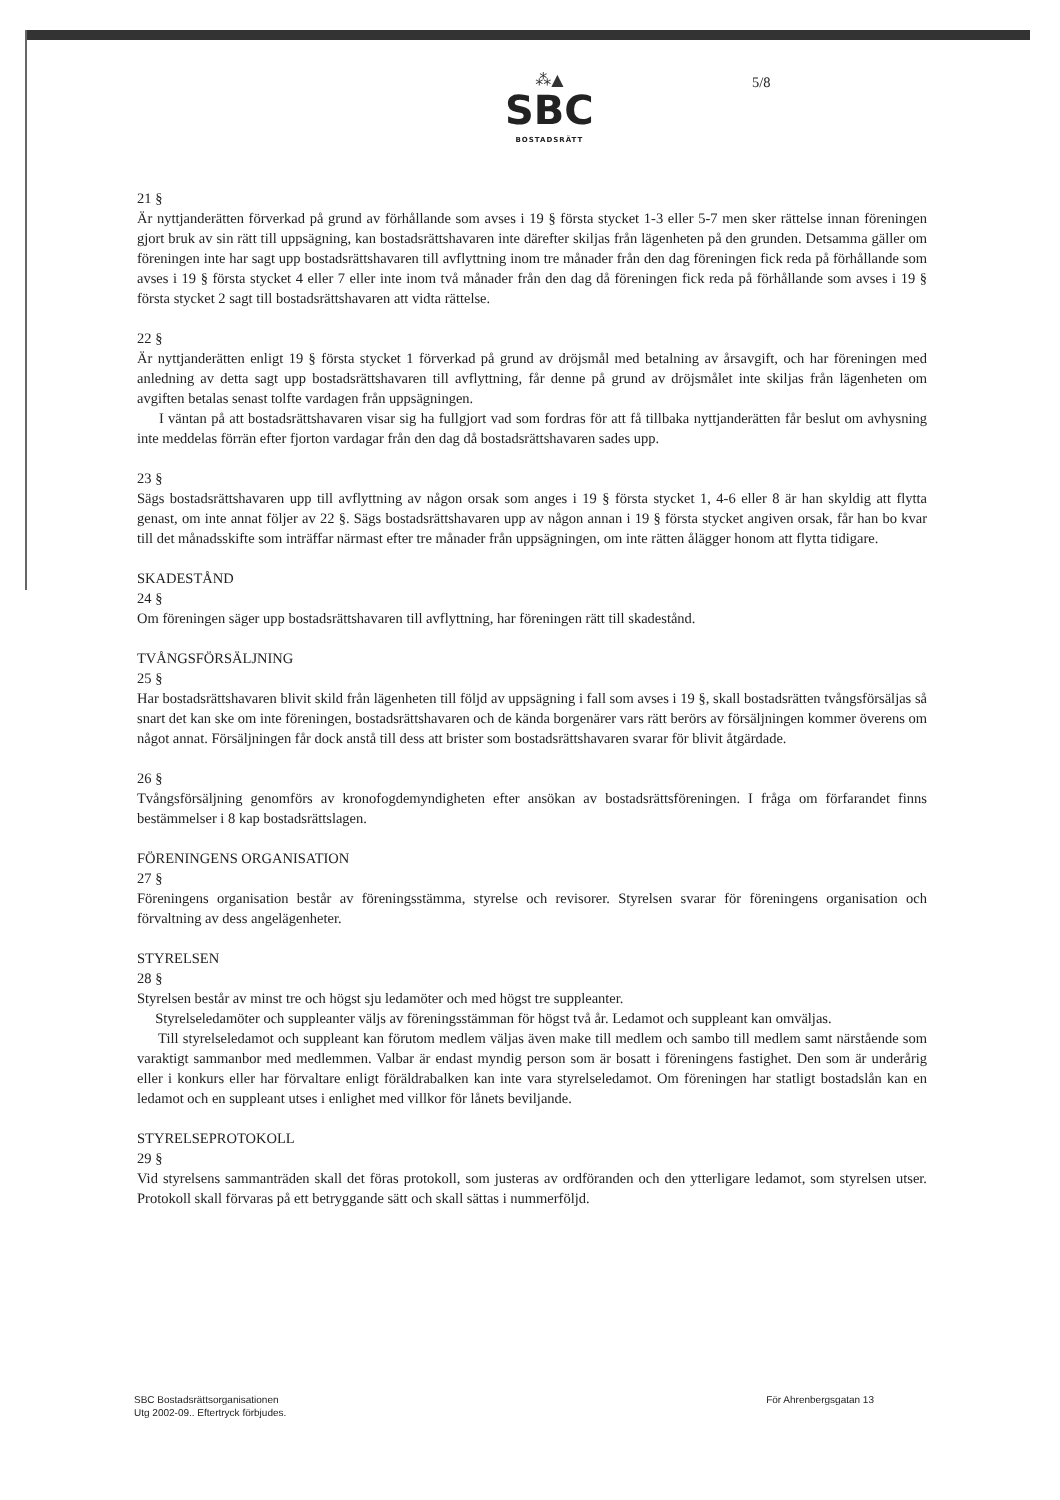⁂▲
SBC
BOSTADSRÄTT
5/8
21 §
Är nyttjanderätten förverkad på grund av förhållande som avses i 19 § första stycket 1-3 eller 5-7 men sker rättelse innan föreningen gjort bruk av sin rätt till uppsägning, kan bostadsrättshavaren inte därefter skiljas från lägenheten på den grunden. Detsamma gäller om föreningen inte har sagt upp bostadsrättshavaren till avflyttning inom tre månader från den dag föreningen fick reda på förhållande som avses i 19 § första stycket 4 eller 7 eller inte inom två månader från den dag då föreningen fick reda på förhållande som avses i 19 § första stycket 2 sagt till bostadsrättshavaren att vidta rättelse.
22 §
Är nyttjanderätten enligt 19 § första stycket 1 förverkad på grund av dröjsmål med betalning av årsavgift, och har föreningen med anledning av detta sagt upp bostadsrättshavaren till avflyttning, får denne på grund av dröjsmålet inte skiljas från lägenheten om avgiften betalas senast tolfte vardagen från uppsägningen.
I väntan på att bostadsrättshavaren visar sig ha fullgjort vad som fordras för att få tillbaka nyttjanderätten får beslut om avhysning inte meddelas förrän efter fjorton vardagar från den dag då bostadsrättshavaren sades upp.
23 §
Sägs bostadsrättshavaren upp till avflyttning av någon orsak som anges i 19 § första stycket 1, 4-6 eller 8 är han skyldig att flytta genast, om inte annat följer av 22 §. Sägs bostadsrättshavaren upp av någon annan i 19 § första stycket angiven orsak, får han bo kvar till det månadsskifte som inträffar närmast efter tre månader från uppsägningen, om inte rätten ålägger honom att flytta tidigare.
SKADESTÅND
24 §
Om föreningen säger upp bostadsrättshavaren till avflyttning, har föreningen rätt till skadestånd.
TVÅNGSFÖRSÄLJNING
25 §
Har bostadsrättshavaren blivit skild från lägenheten till följd av uppsägning i fall som avses i 19 §, skall bostadsrätten tvångsförsäljas så snart det kan ske om inte föreningen, bostadsrättshavaren och de kända borgenärer vars rätt berörs av försäljningen kommer överens om något annat. Försäljningen får dock anstå till dess att brister som bostadsrättshavaren svarar för blivit åtgärdade.
26 §
Tvångsförsäljning genomförs av kronofogdemyndigheten efter ansökan av bostadsrättsföreningen. I fråga om förfarandet finns bestämmelser i 8 kap bostadsrättslagen.
FÖRENINGENS ORGANISATION
27 §
Föreningens organisation består av föreningsstämma, styrelse och revisorer. Styrelsen svarar för föreningens organisation och förvaltning av dess angelägenheter.
STYRELSEN
28 §
Styrelsen består av minst tre och högst sju ledamöter och med högst tre suppleanter.
Styrelseledamöter och suppleanter väljs av föreningsstämman för högst två år. Ledamot och suppleant kan omväljas.
Till styrelseledamot och suppleant kan förutom medlem väljas även make till medlem och sambo till medlem samt närstående som varaktigt sammanbor med medlemmen. Valbar är endast myndig person som är bosatt i föreningens fastighet. Den som är underårig eller i konkurs eller har förvaltare enligt föräldrabalken kan inte vara styrelseledamot. Om föreningen har statligt bostadslån kan en ledamot och en suppleant utses i enlighet med villkor för lånets beviljande.
STYRELSEPROTOKOLL
29 §
Vid styrelsens sammanträden skall det föras protokoll, som justeras av ordföranden och den ytterligare ledamot, som styrelsen utser. Protokoll skall förvaras på ett betryggande sätt och skall sättas i nummerföljd.
SBC Bostadsrättsorganisationen
Utg 2002-09.. Eftertryck förbjudes.
För Ahrenbergsgatan 13